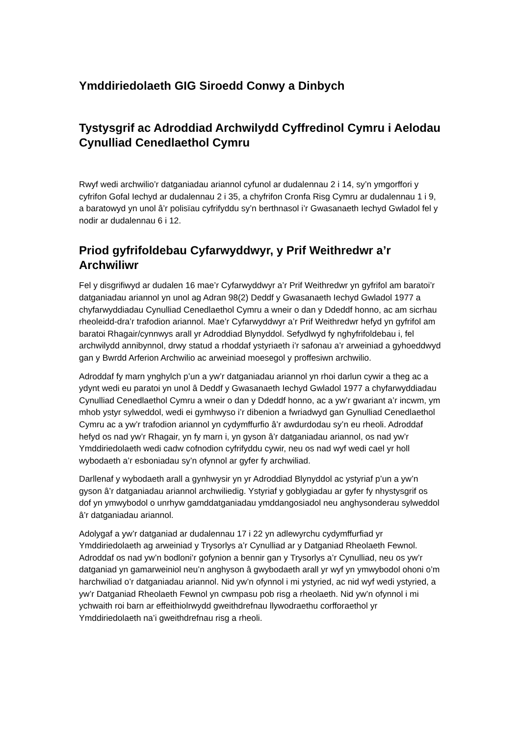Ymddiriedolaeth GIG Siroedd Conwy a Dinbych
Tystysgrif ac Adroddiad Archwilydd Cyffredinol Cymru i Aelodau Cynulliad Cenedlaethol Cymru
Rwyf wedi archwilio’r datganiadau ariannol cyfunol ar dudalennau 2 i 14, sy’n ymgorffori y cyfrifon Gofal Iechyd ar dudalennau 2 i 35, a chyfrifon Cronfa Risg Cymru ar dudalennau 1 i 9, a baratowyd yn unol â’r polisïau cyfrifyddu sy’n berthnasol i’r Gwasanaeth Iechyd Gwladol fel y nodir ar dudalennau 6 i 12.
Priod gyfrifoldebau Cyfarwyddwyr, y Prif Weithredwr a’r Archwiliwr
Fel y disgrifiwyd ar dudalen 16 mae’r Cyfarwyddwyr a’r Prif Weithredwr yn gyfrifol am baratoi’r datganiadau ariannol yn unol ag Adran 98(2) Deddf y Gwasanaeth Iechyd Gwladol 1977 a chyfarwyddiadau Cynulliad Cenedlaethol Cymru a wneir o dan y Ddeddf honno, ac am sicrhau rheoleidd-dra’r trafodion ariannol. Mae’r Cyfarwyddwyr a’r Prif Weithredwr hefyd yn gyfrifol am baratoi Rhagair/cynnwys arall yr Adroddiad Blynyddol. Sefydlwyd fy nghyfrifoldebau i, fel archwilydd annibynnol, drwy statud a rhoddaf ystyriaeth i’r safonau a’r arweiniad a gyhoeddwyd gan y Bwrdd Arferion Archwilio ac arweiniad moesegol y proffesiwn archwilio.
Adroddaf fy marn ynghylch p’un a yw’r datganiadau ariannol yn rhoi darlun cywir a theg ac a ydynt wedi eu paratoi yn unol â Deddf y Gwasanaeth Iechyd Gwladol 1977 a chyfarwyddiadau Cynulliad Cenedlaethol Cymru a wneir o dan y Ddeddf honno, ac a yw’r gwariant a’r incwm, ym mhob ystyr sylweddol, wedi ei gymhwyso i’r dibenion a fwriadwyd gan Gynulliad Cenedlaethol Cymru ac a yw’r trafodion ariannol yn cydymffurfio â’r awdurdodau sy’n eu rheoli. Adroddaf hefyd os nad yw’r Rhagair, yn fy marn i, yn gyson â’r datganiadau ariannol, os nad yw’r Ymddiriedolaeth wedi cadw cofnodion cyfrifyddu cywir, neu os nad wyf wedi cael yr holl wybodaeth a’r esboniadau sy’n ofynnol ar gyfer fy archwiliad.
Darllenaf y wybodaeth arall a gynhwysir yn yr Adroddiad Blynyddol ac ystyriaf p’un a yw’n gyson â’r datganiadau ariannol archwiliedig. Ystyriaf y goblygiadau ar gyfer fy nhystysgrif os dof yn ymwybodol o unrhyw gamddatganiadau ymddangosiadol neu anghysonderau sylweddol â’r datganiadau ariannol.
Adolygaf a yw’r datganiad ar dudalennau 17 i 22 yn adlewyrchu cydymffurfiad yr Ymddiriedolaeth ag arweiniad y Trysorlys a’r Cynulliad ar y Datganiad Rheolaeth Fewnol. Adroddaf os nad yw’n bodloni’r gofynion a bennir gan y Trysorlys a’r Cynulliad, neu os yw’r datganiad yn gamarweiniol neu’n anghyson â gwybodaeth arall yr wyf yn ymwybodol ohoni o’m harchwiliad o’r datganiadau ariannol. Nid yw’n ofynnol i mi ystyried, ac nid wyf wedi ystyried, a yw’r Datganiad Rheolaeth Fewnol yn cwmpasu pob risg a rheolaeth. Nid yw’n ofynnol i mi ychwaith roi barn ar effeithiolrwydd gweithdrefnau llywodraethu corfforaethol yr Ymddiriedolaeth na’i gweithdrefnau risg a rheoli.